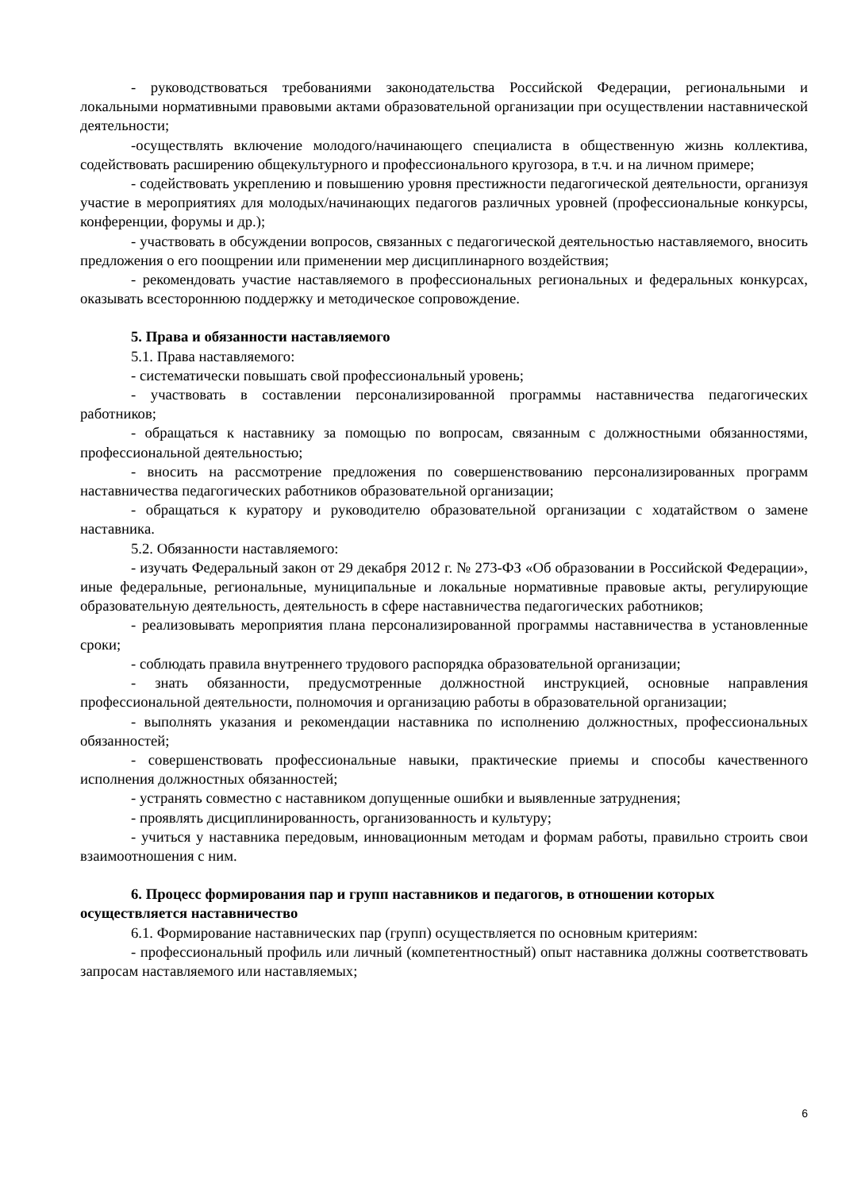- руководствоваться требованиями законодательства Российской Федерации, региональными и локальными нормативными правовыми актами образовательной организации при осуществлении наставнической деятельности;
-осуществлять включение молодого/начинающего специалиста в общественную жизнь коллектива, содействовать расширению общекультурного и профессионального кругозора, в т.ч. и на личном примере;
- содействовать укреплению и повышению уровня престижности педагогической деятельности, организуя участие в мероприятиях для молодых/начинающих педагогов различных уровней (профессиональные конкурсы, конференции, форумы и др.);
- участвовать в обсуждении вопросов, связанных с педагогической деятельностью наставляемого, вносить предложения о его поощрении или применении мер дисциплинарного воздействия;
- рекомендовать участие наставляемого в профессиональных региональных и федеральных конкурсах, оказывать всестороннюю поддержку и методическое сопровождение.
5. Права и обязанности наставляемого
5.1. Права наставляемого:
- систематически повышать свой профессиональный уровень;
- участвовать в составлении персонализированной программы наставничества педагогических работников;
- обращаться к наставнику за помощью по вопросам, связанным с должностными обязанностями, профессиональной деятельностью;
- вносить на рассмотрение предложения по совершенствованию персонализированных программ наставничества педагогических работников образовательной организации;
- обращаться к куратору и руководителю образовательной организации с ходатайством о замене наставника.
5.2. Обязанности наставляемого:
- изучать Федеральный закон от 29 декабря 2012 г. № 273-ФЗ «Об образовании в Российской Федерации», иные федеральные, региональные, муниципальные и локальные нормативные правовые акты, регулирующие образовательную деятельность, деятельность в сфере наставничества педагогических работников;
- реализовывать мероприятия плана персонализированной программы наставничества в установленные сроки;
- соблюдать правила внутреннего трудового распорядка образовательной организации;
- знать обязанности, предусмотренные должностной инструкцией, основные направления профессиональной деятельности, полномочия и организацию работы в образовательной организации;
- выполнять указания и рекомендации наставника по исполнению должностных, профессиональных обязанностей;
- совершенствовать профессиональные навыки, практические приемы и способы качественного исполнения должностных обязанностей;
- устранять совместно с наставником допущенные ошибки и выявленные затруднения;
- проявлять дисциплинированность, организованность и культуру;
- учиться у наставника передовым, инновационным методам и формам работы, правильно строить свои взаимоотношения с ним.
6. Процесс формирования пар и групп наставников и педагогов, в отношении которых осуществляется наставничество
6.1. Формирование наставнических пар (групп) осуществляется по основным критериям:
- профессиональный профиль или личный (компетентностный) опыт наставника должны соответствовать запросам наставляемого или наставляемых;
6